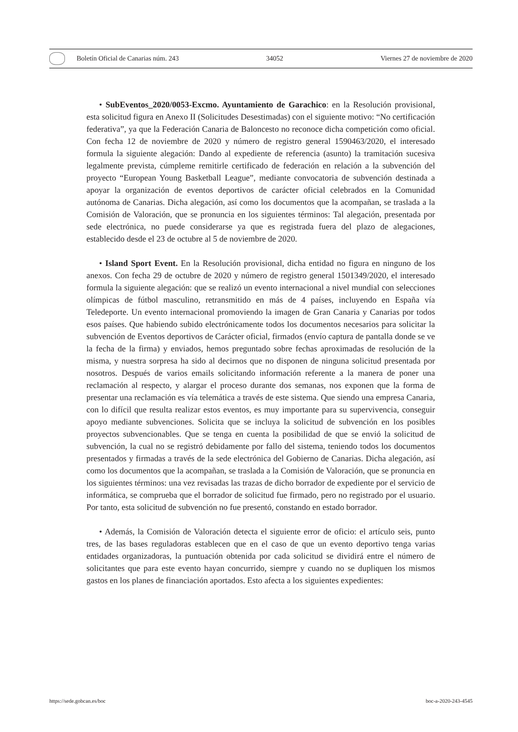Boletín Oficial de Canarias núm. 243 34052 Viernes 27 de noviembre de 2020
• SubEventos_2020/0053-Excmo. Ayuntamiento de Garachico: en la Resolución provisional, esta solicitud figura en Anexo II (Solicitudes Desestimadas) con el siguiente motivo: “No certificación federativa”, ya que la Federación Canaria de Baloncesto no reconoce dicha competición como oficial. Con fecha 12 de noviembre de 2020 y número de registro general 1590463/2020, el interesado formula la siguiente alegación: Dando al expediente de referencia (asunto) la tramitación sucesiva legalmente prevista, cúmpleme remitirle certificado de federación en relación a la subvención del proyecto “European Young Basketball League”, mediante convocatoria de subvención destinada a apoyar la organización de eventos deportivos de carácter oficial celebrados en la Comunidad autónoma de Canarias. Dicha alegación, así como los documentos que la acompañan, se traslada a la Comisión de Valoración, que se pronuncia en los siguientes términos: Tal alegación, presentada por sede electrónica, no puede considerarse ya que es registrada fuera del plazo de alegaciones, establecido desde el 23 de octubre al 5 de noviembre de 2020.
• Island Sport Event. En la Resolución provisional, dicha entidad no figura en ninguno de los anexos. Con fecha 29 de octubre de 2020 y número de registro general 1501349/2020, el interesado formula la siguiente alegación: que se realizó un evento internacional a nivel mundial con selecciones olímpicas de fútbol masculino, retransmitido en más de 4 países, incluyendo en España vía Teledeporte. Un evento internacional promoviendo la imagen de Gran Canaria y Canarias por todos esos países. Que habiendo subido electrónicamente todos los documentos necesarios para solicitar la subvención de Eventos deportivos de Carácter oficial, firmados (envío captura de pantalla donde se ve la fecha de la firma) y enviados, hemos preguntado sobre fechas aproximadas de resolución de la misma, y nuestra sorpresa ha sido al decirnos que no disponen de ninguna solicitud presentada por nosotros. Después de varios emails solicitando información referente a la manera de poner una reclamación al respecto, y alargar el proceso durante dos semanas, nos exponen que la forma de presentar una reclamación es vía telemática a través de este sistema. Que siendo una empresa Canaria, con lo difícil que resulta realizar estos eventos, es muy importante para su supervivencia, conseguir apoyo mediante subvenciones. Solicita que se incluya la solicitud de subvención en los posibles proyectos subvencionables. Que se tenga en cuenta la posibilidad de que se envió la solicitud de subvención, la cual no se registró debidamente por fallo del sistema, teniendo todos los documentos presentados y firmadas a través de la sede electrónica del Gobierno de Canarias. Dicha alegación, así como los documentos que la acompañan, se traslada a la Comisión de Valoración, que se pronuncia en los siguientes términos: una vez revisadas las trazas de dicho borrador de expediente por el servicio de informática, se comprueba que el borrador de solicitud fue firmado, pero no registrado por el usuario. Por tanto, esta solicitud de subvención no fue presentó, constando en estado borrador.
• Además, la Comisión de Valoración detecta el siguiente error de oficio: el artículo seis, punto tres, de las bases reguladoras establecen que en el caso de que un evento deportivo tenga varias entidades organizadoras, la puntuación obtenida por cada solicitud se dividirá entre el número de solicitantes que para este evento hayan concurrido, siempre y cuando no se dupliquen los mismos gastos en los planes de financiación aportados. Esto afecta a los siguientes expedientes:
https://sede.gobcan.es/boc boc-a-2020-243-4545